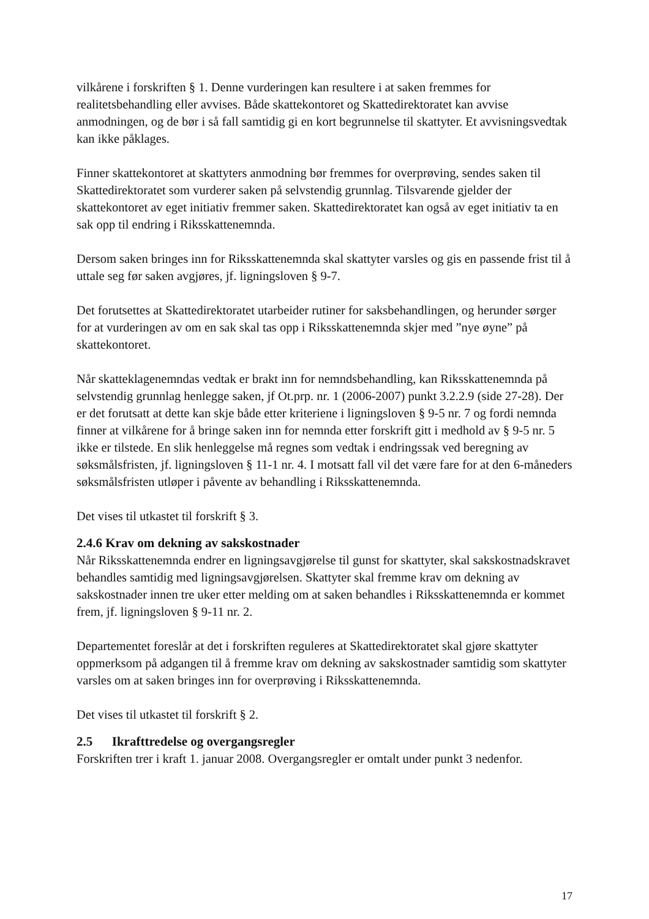vilkårene i forskriften § 1. Denne vurderingen kan resultere i at saken fremmes for realitetsbehandling eller avvises. Både skattekontoret og Skattedirektoratet kan avvise anmodningen, og de bør i så fall samtidig gi en kort begrunnelse til skattyter. Et avvisningsvedtak kan ikke påklages.
Finner skattekontoret at skattyters anmodning bør fremmes for overprøving, sendes saken til Skattedirektoratet som vurderer saken på selvstendig grunnlag. Tilsvarende gjelder der skattekontoret av eget initiativ fremmer saken. Skattedirektoratet kan også av eget initiativ ta en sak opp til endring i Riksskattenemnda.
Dersom saken bringes inn for Riksskattenemnda skal skattyter varsles og gis en passende frist til å uttale seg før saken avgjøres, jf. ligningsloven § 9-7.
Det forutsettes at Skattedirektoratet utarbeider rutiner for saksbehandlingen, og herunder sørger for at vurderingen av om en sak skal tas opp i Riksskattenemnda skjer med ”nye øyne” på skattekontoret.
Når skatteklagenemndas vedtak er brakt inn for nemndsbehandling, kan Riksskattenemnda på selvstendig grunnlag henlegge saken, jf Ot.prp. nr. 1 (2006-2007) punkt 3.2.2.9 (side 27-28). Der er det forutsatt at dette kan skje både etter kriteriene i ligningsloven § 9-5 nr. 7 og fordi nemnda finner at vilkårene for å bringe saken inn for nemnda etter forskrift gitt i medhold av § 9-5 nr. 5 ikke er tilstede. En slik henleggelse må regnes som vedtak i endringssak ved beregning av søksmålsfristen, jf. ligningsloven § 11-1 nr. 4. I motsatt fall vil det være fare for at den 6-måneders søksmålsfristen utløper i påvente av behandling i Riksskattenemnda.
Det vises til utkastet til forskrift § 3.
2.4.6 Krav om dekning av sakskostnader
Når Riksskattenemnda endrer en ligningsavgjørelse til gunst for skattyter, skal sakskostnadskravet behandles samtidig med ligningsavgjørelsen. Skattyter skal fremme krav om dekning av sakskostnader innen tre uker etter melding om at saken behandles i Riksskattenemnda er kommet frem, jf. ligningsloven § 9-11 nr. 2.
Departementet foreslår at det i forskriften reguleres at Skattedirektoratet skal gjøre skattyter oppmerksom på adgangen til å fremme krav om dekning av sakskostnader samtidig som skattyter varsles om at saken bringes inn for overprøving i Riksskattenemnda.
Det vises til utkastet til forskrift § 2.
2.5 Ikrafttredelse og overgangsregler
Forskriften trer i kraft 1. januar 2008. Overgangsregler er omtalt under punkt 3 nedenfor.
17